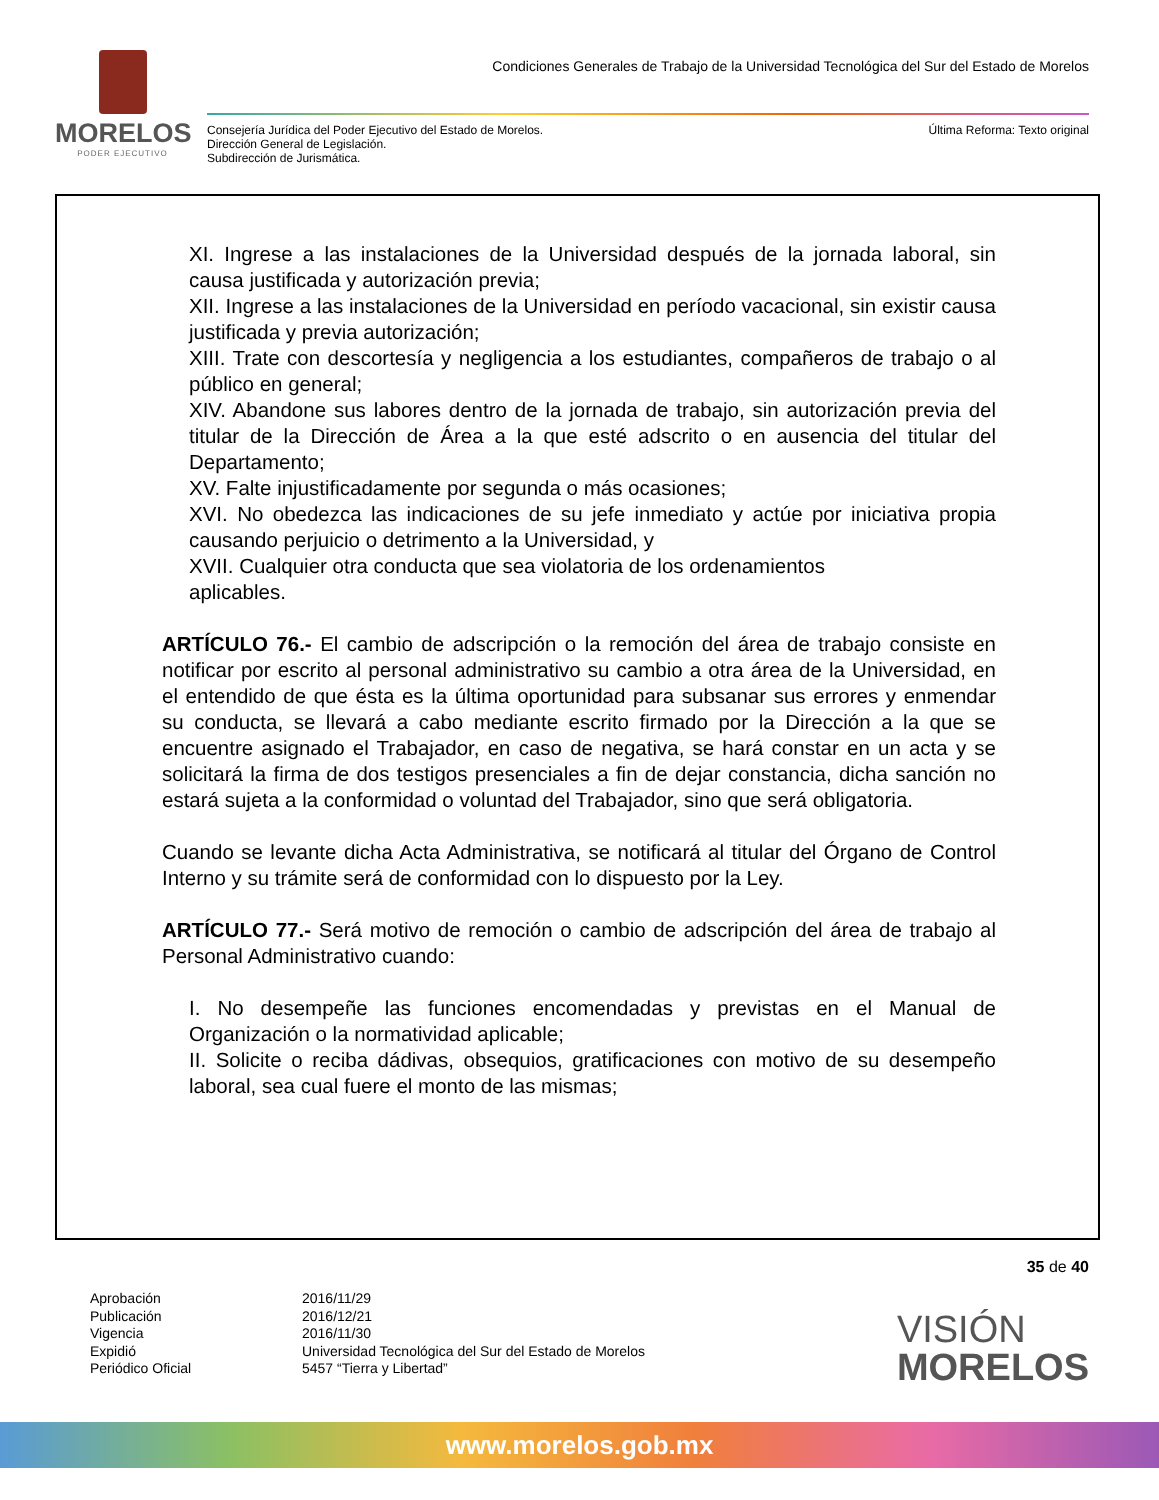MORELOS
PODER EJECUTIVO
Condiciones Generales de Trabajo de la Universidad Tecnológica del Sur del Estado de Morelos
Consejería Jurídica del Poder Ejecutivo del Estado de Morelos.
Dirección General de Legislación.
Subdirección de Jurismática.
Última Reforma: Texto original
XI. Ingrese a las instalaciones de la Universidad después de la jornada laboral, sin causa justificada y autorización previa;
XII. Ingrese a las instalaciones de la Universidad en período vacacional, sin existir causa justificada y previa autorización;
XIII. Trate con descortesía y negligencia a los estudiantes, compañeros de trabajo o al público en general;
XIV. Abandone sus labores dentro de la jornada de trabajo, sin autorización previa del titular de la Dirección de Área a la que esté adscrito o en ausencia del titular del Departamento;
XV. Falte injustificadamente por segunda o más ocasiones;
XVI. No obedezca las indicaciones de su jefe inmediato y actúe por iniciativa propia causando perjuicio o detrimento a la Universidad, y
XVII. Cualquier otra conducta que sea violatoria de los ordenamientos
aplicables.
ARTÍCULO 76.- El cambio de adscripción o la remoción del área de trabajo consiste en notificar por escrito al personal administrativo su cambio a otra área de la Universidad, en el entendido de que ésta es la última oportunidad para subsanar sus errores y enmendar su conducta, se llevará a cabo mediante escrito firmado por la Dirección a la que se encuentre asignado el Trabajador, en caso de negativa, se hará constar en un acta y se solicitará la firma de dos testigos presenciales a fin de dejar constancia, dicha sanción no estará sujeta a la conformidad o voluntad del Trabajador, sino que será obligatoria.
Cuando se levante dicha Acta Administrativa, se notificará al titular del Órgano de Control Interno y su trámite será de conformidad con lo dispuesto por la Ley.
ARTÍCULO 77.- Será motivo de remoción o cambio de adscripción del área de trabajo al Personal Administrativo cuando:
I. No desempeñe las funciones encomendadas y previstas en el Manual de Organización o la normatividad aplicable;
II. Solicite o reciba dádivas, obsequios, gratificaciones con motivo de su desempeño laboral, sea cual fuere el monto de las mismas;
35 de 40
Aprobación
2016/11/29
Publicación
2016/12/21
Vigencia
2016/11/30
Expidió
Universidad Tecnológica del Sur del Estado de Morelos
Periódico Oficial
5457 “Tierra y Libertad”
VISIÓN
MORELOS
www.morelos.gob.mx